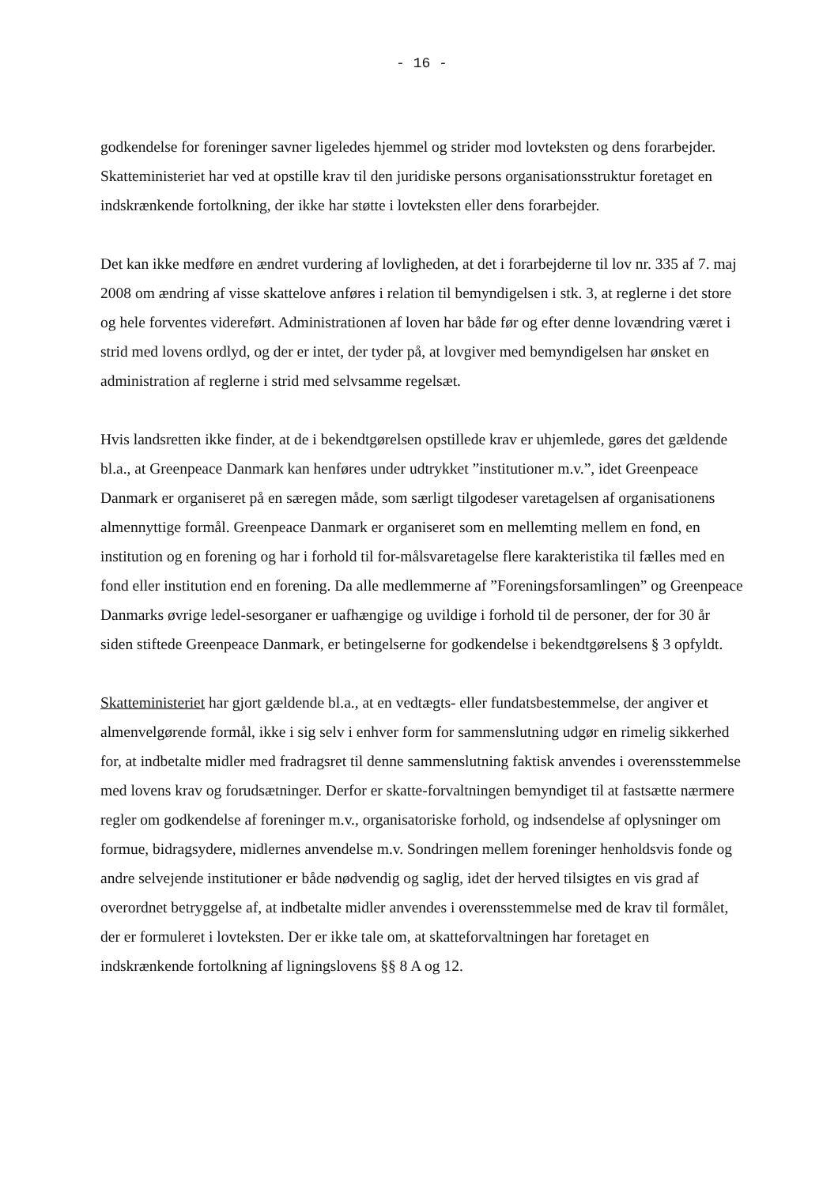- 16 -
godkendelse for foreninger savner ligeledes hjemmel og strider mod lovteksten og dens forarbejder. Skatteministeriet har ved at opstille krav til den juridiske persons organisationsstruktur foretaget en indskrænkende fortolkning, der ikke har støtte i lovteksten eller dens forarbejder.
Det kan ikke medføre en ændret vurdering af lovligheden, at det i forarbejderne til lov nr. 335 af 7. maj 2008 om ændring af visse skattelove anføres i relation til bemyndigelsen i stk. 3, at reglerne i det store og hele forventes videreført. Administrationen af loven har både før og efter denne lovændring været i strid med lovens ordlyd, og der er intet, der tyder på, at lovgiver med bemyndigelsen har ønsket en administration af reglerne i strid med selvsamme regelsæt.
Hvis landsretten ikke finder, at de i bekendtgørelsen opstillede krav er uhjemlede, gøres det gældende bl.a., at Greenpeace Danmark kan henføres under udtrykket ”institutioner m.v.”, idet Greenpeace Danmark er organiseret på en særegen måde, som særligt tilgodeser varetagelsen af organisationens almennyttige formål. Greenpeace Danmark er organiseret som en mellemting mellem en fond, en institution og en forening og har i forhold til for-målsvaretagelse flere karakteristika til fælles med en fond eller institution end en forening. Da alle medlemmerne af ”Foreningsforsamlingen” og Greenpeace Danmarks øvrige ledel-sesorganer er uafhængige og uvildige i forhold til de personer, der for 30 år siden stiftede Greenpeace Danmark, er betingelserne for godkendelse i bekendtgørelsens § 3 opfyldt.
Skatteministeriet har gjort gældende bl.a., at en vedtægts- eller fundatsbestemmelse, der angiver et almenvelgørende formål, ikke i sig selv i enhver form for sammenslutning udgør en rimelig sikkerhed for, at indbetalte midler med fradragsret til denne sammenslutning faktisk anvendes i overensstemmelse med lovens krav og forudsætninger. Derfor er skatte-forvaltningen bemyndiget til at fastsætte nærmere regler om godkendelse af foreninger m.v., organisatoriske forhold, og indsendelse af oplysninger om formue, bidragsydere, midlernes anvendelse m.v. Sondringen mellem foreninger henholdsvis fonde og andre selvejende institutioner er både nødvendig og saglig, idet der herved tilsigtes en vis grad af overordnet betryggelse af, at indbetalte midler anvendes i overensstemmelse med de krav til formålet, der er formuleret i lovteksten. Der er ikke tale om, at skatteforvaltningen har foretaget en indskrænkende fortolkning af ligningslovens §§ 8 A og 12.